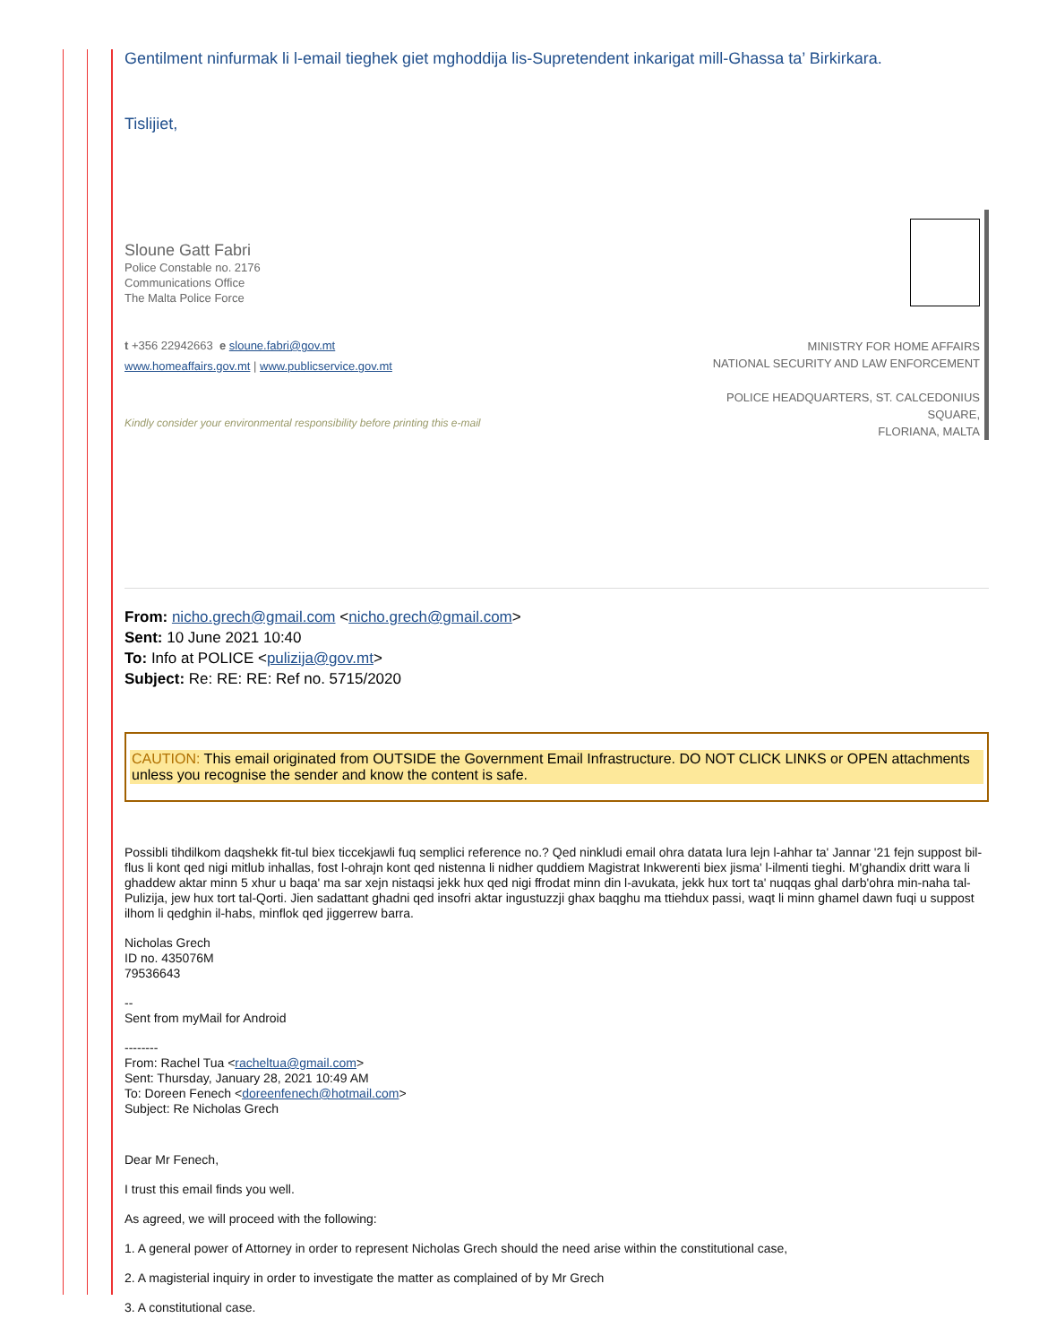Gentilment ninfurmak li l-email tieghek giet mghoddija lis-Supretendent inkarigat mill-Ghassa ta’ Birkirkara.
Tislijiet,
Sloune Gatt Fabri
Police Constable no. 2176
Communications Office
The Malta Police Force
t +356 22942663 e sloune.fabri@gov.mt
www.homeaffairs.gov.mt | www.publicservice.gov.mt
Kindly consider your environmental responsibility before printing this e-mail
MINISTRY FOR HOME AFFAIRS
NATIONAL SECURITY AND LAW ENFORCEMENT
POLICE HEADQUARTERS, ST. CALCEDONIUS SQUARE,
FLORIANA, MALTA
From: nicho.grech@gmail.com <nicho.grech@gmail.com>
Sent: 10 June 2021 10:40
To: Info at POLICE <pulizija@gov.mt>
Subject: Re: RE: RE: Ref no. 5715/2020
CAUTION: This email originated from OUTSIDE the Government Email Infrastructure. DO NOT CLICK LINKS or OPEN attachments unless you recognise the sender and know the content is safe.
Possibli tihdilkom daqshekk fit-tul biex ticcekjawli fuq semplici reference no.? Qed ninkludi email ohra datata lura lejn l-ahhar ta' Jannar '21 fejn suppost bil-flus li kont qed nigi mitlub inhallas, fost l-ohrajn kont qed nistenna li nidher quddiem Magistrat Inkwerenti biex jisma' l-ilmenti tieghi. M'ghandix dritt wara li ghaddew aktar minn 5 xhur u baqa' ma sar xejn nistaqsi jekk hux qed nigi ffrodat minn din l-avukata, jekk hux tort ta' nuqqas ghal darb'ohra min-naha tal-Pulizija, jew hux tort tal-Qorti. Jien sadattant ghadni qed insofri aktar ingustuzzji ghax baqghu ma ttiehdux passi, waqt li minn ghamel dawn fuqi u suppost ilhom li qedghin il-habs, minflok qed jiggerrew barra.
Nicholas Grech
ID no. 435076M
79536643
--
Sent from myMail for Android
--------
From: Rachel Tua <racheltua@gmail.com>
Sent: Thursday, January 28, 2021 10:49 AM
To: Doreen Fenech <doreenfenech@hotmail.com>
Subject: Re Nicholas Grech
Dear Mr Fenech,
I trust this email finds you well.
As agreed, we will proceed with the following:
1. A general power of Attorney in order to represent Nicholas Grech should the need arise within the constitutional case,
2. A magisterial inquiry in order to investigate the matter as complained of by Mr Grech
3. A constitutional case.